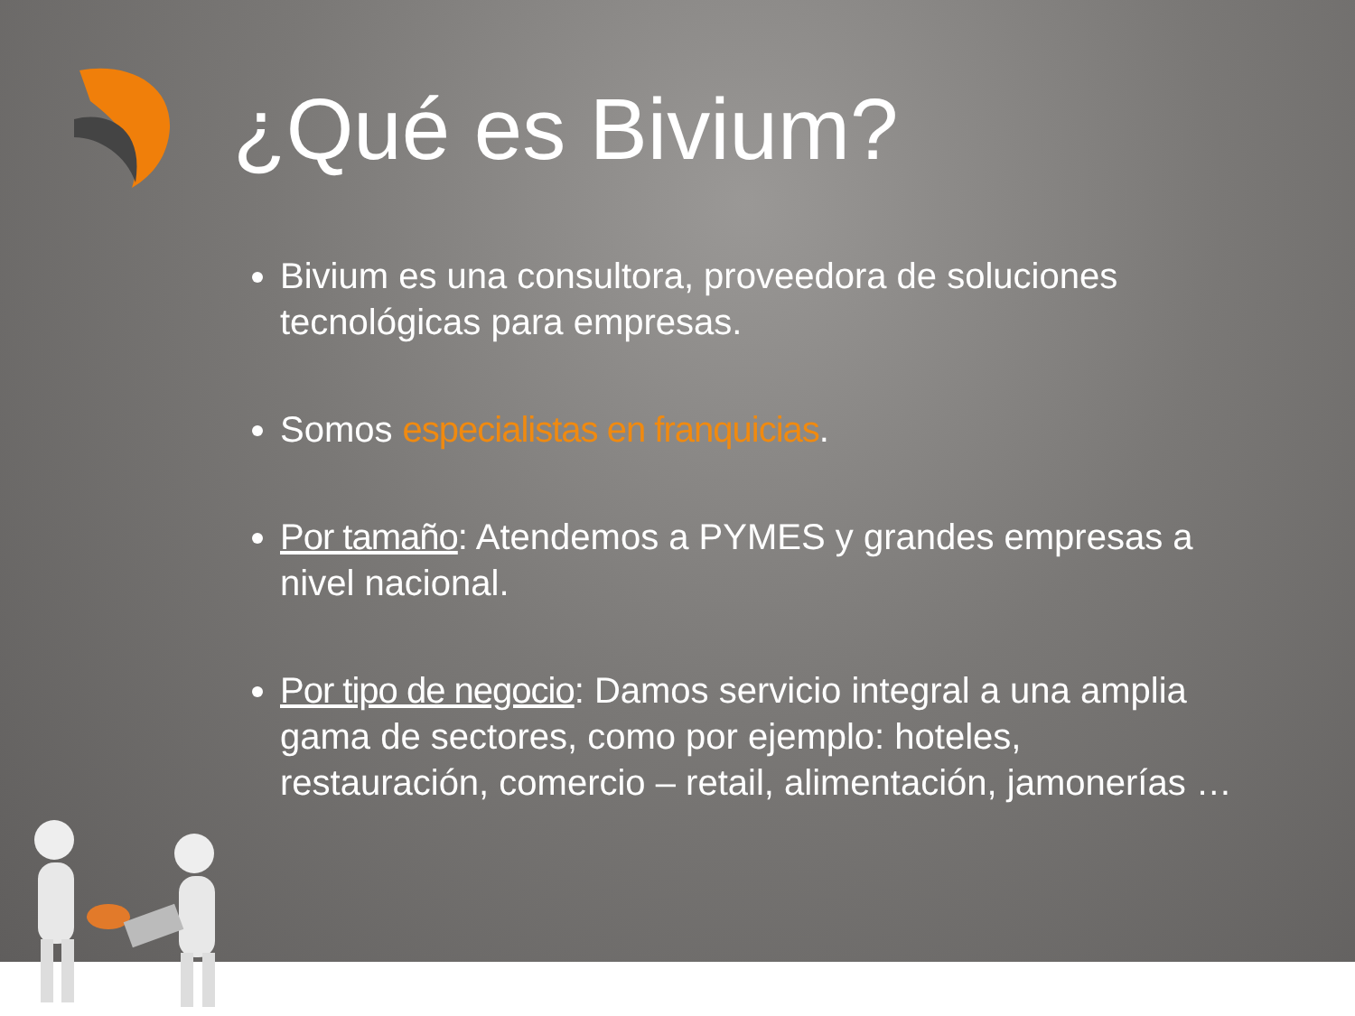¿Qué es Bivium?
Bivium es una consultora, proveedora de soluciones tecnológicas para empresas.
Somos especialistas en franquicias.
Por tamaño: Atendemos a PYMES y grandes empresas a nivel nacional.
Por tipo de negocio: Damos servicio integral a una amplia gama de sectores, como por ejemplo: hoteles, restauración, comercio – retail, alimentación, jamonerías …